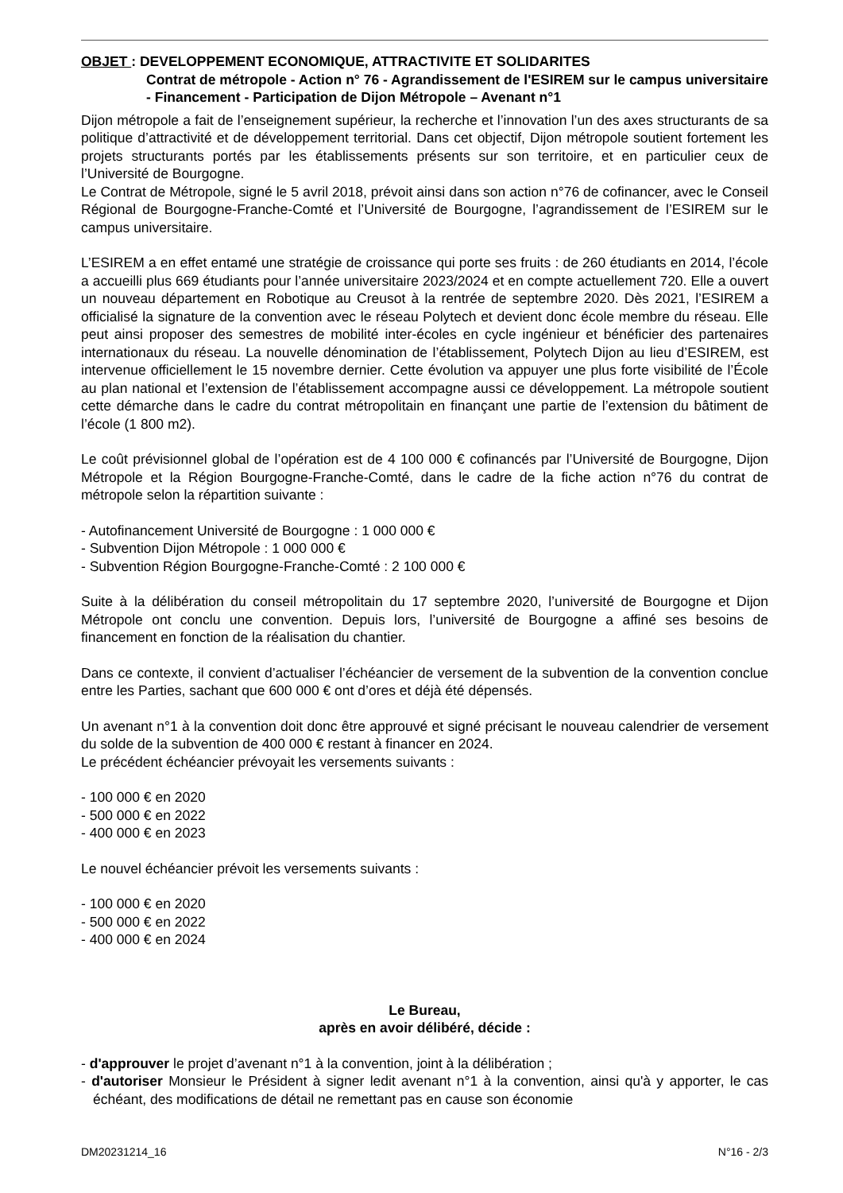OBJET : DEVELOPPEMENT ECONOMIQUE, ATTRACTIVITE ET SOLIDARITES
Contrat de métropole - Action n° 76 - Agrandissement de l'ESIREM sur le campus universitaire - Financement - Participation de Dijon Métropole – Avenant n°1
Dijon métropole a fait de l’enseignement supérieur, la recherche et l’innovation l’un des axes structurants de sa politique d’attractivité et de développement territorial. Dans cet objectif, Dijon métropole soutient fortement les projets structurants portés par les établissements présents sur son territoire, et en particulier ceux de l’Université de Bourgogne.
Le Contrat de Métropole, signé le 5 avril 2018, prévoit ainsi dans son action n°76 de cofinancer, avec le Conseil Régional de Bourgogne-Franche-Comté et l’Université de Bourgogne, l’agrandissement de l’ESIREM sur le campus universitaire.
L’ESIREM a en effet entamé une stratégie de croissance qui porte ses fruits : de 260 étudiants en 2014, l’école a accueilli plus 669 étudiants pour l’année universitaire 2023/2024 et en compte actuellement 720. Elle a ouvert un nouveau département en Robotique au Creusot à la rentrée de septembre 2020. Dès 2021, l’ESIREM a officialisé la signature de la convention avec le réseau Polytech et devient donc école membre du réseau. Elle peut ainsi proposer des semestres de mobilité inter-écoles en cycle ingénieur et bénéficier des partenaires internationaux du réseau. La nouvelle dénomination de l’établissement, Polytech Dijon au lieu d’ESIREM, est intervenue officiellement le 15 novembre dernier. Cette évolution va appuyer une plus forte visibilité de l’École au plan national et l’extension de l’établissement accompagne aussi ce développement. La métropole soutient cette démarche dans le cadre du contrat métropolitain en finançant une partie de l’extension du bâtiment de l’école (1 800 m2).
Le coût prévisionnel global de l’opération est de 4 100 000 € cofinancés par l’Université de Bourgogne, Dijon Métropole et la Région Bourgogne-Franche-Comté, dans le cadre de la fiche action n°76 du contrat de métropole selon la répartition suivante :
- Autofinancement Université de Bourgogne : 1 000 000 €
- Subvention Dijon Métropole : 1 000 000 €
- Subvention Région Bourgogne-Franche-Comté : 2 100 000 €
Suite à la délibération du conseil métropolitain du 17 septembre 2020, l’université de Bourgogne et Dijon Métropole ont conclu une convention. Depuis lors, l’université de Bourgogne a affiné ses besoins de financement en fonction de la réalisation du chantier.
Dans ce contexte, il convient d’actualiser l’échéancier de versement de la subvention de la convention conclue entre les Parties, sachant que 600 000 € ont d’ores et déjà été dépensés.
Un avenant n°1 à la convention doit donc être approuvé et signé précisant le nouveau calendrier de versement du solde de la subvention de 400 000 € restant à financer en 2024.
Le précédent échéancier prévoyait les versements suivants :
- 100 000 € en 2020
- 500 000 € en 2022
- 400 000 € en 2023
Le nouvel échéancier prévoit les versements suivants :
- 100 000 € en 2020
- 500 000 € en 2022
- 400 000 € en 2024
Le Bureau,
après en avoir délibéré, décide :
- d'approuver le projet d’avenant n°1 à la convention, joint à la délibération ;
- d'autoriser Monsieur le Président à signer ledit avenant n°1 à la convention, ainsi qu'à y apporter, le cas échéant, des modifications de détail ne remettant pas en cause son économie
DM20231214_16 N°16 - 2/3